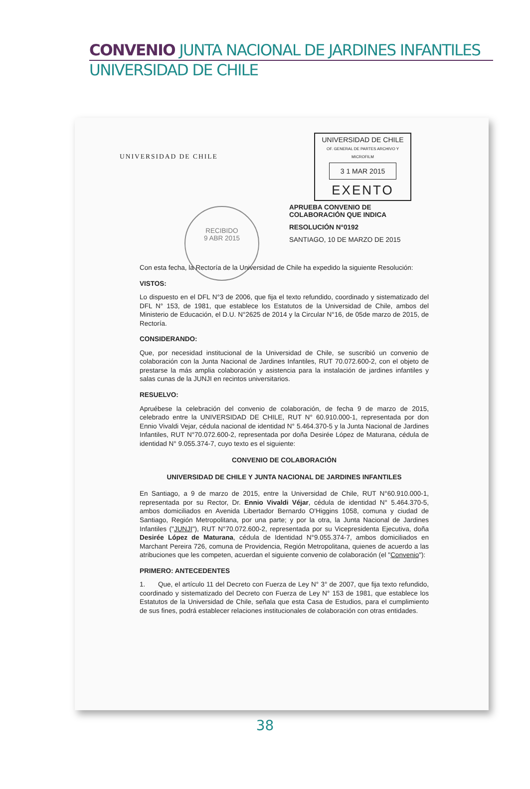CONVENIO JUNTA NACIONAL DE JARDINES INFANTILES
UNIVERSIDAD DE CHILE
UNIVERSIDAD DE CHILE
UNIVERSIDAD DE CHILE
OF. GENERAL DE PARTES ARCHIVO Y MICROFILM
3 1 MAR 2015
EXENTO
RECIBIDO
9 ABR 2015
APRUEBA CONVENIO DE COLABORACIÓN QUE INDICA
RESOLUCIÓN N°0192
SANTIAGO, 10 DE MARZO DE 2015
Con esta fecha, la Rectoría de la Universidad de Chile ha expedido la siguiente Resolución:
VISTOS:
Lo dispuesto en el DFL N°3 de 2006, que fija el texto refundido, coordinado y sistematizado del DFL N° 153, de 1981, que establece los Estatutos de la Universidad de Chile, ambos del Ministerio de Educación, el D.U. N°2625 de 2014 y la Circular N°16, de 05de marzo de 2015, de Rectoría.
CONSIDERANDO:
Que, por necesidad institucional de la Universidad de Chile, se suscribió un convenio de colaboración con la Junta Nacional de Jardines Infantiles, RUT 70.072.600-2, con el objeto de prestarse la más amplia colaboración y asistencia para la instalación de jardines infantiles y salas cunas de la JUNJI en recintos universitarios.
RESUELVO:
Apruébese la celebración del convenio de colaboración, de fecha 9 de marzo de 2015, celebrado entre la UNIVERSIDAD DE CHILE, RUT N° 60.910.000-1, representada por don Ennio Vivaldi Vejar, cédula nacional de identidad N° 5.464.370-5 y la Junta Nacional de Jardines Infantiles, RUT N°70.072.600-2, representada por doña Desirée López de Maturana, cédula de identidad N° 9.055.374-7, cuyo texto es el siguiente:
CONVENIO DE COLABORACIÓN
UNIVERSIDAD DE CHILE Y JUNTA NACIONAL DE JARDINES INFANTILES
En Santiago, a 9 de marzo de 2015, entre la Universidad de Chile, RUT N°60.910.000-1, representada por su Rector, Dr. Ennio Vivaldi Véjar, cédula de identidad N° 5.464.370-5, ambos domiciliados en Avenida Libertador Bernardo O'Higgins 1058, comuna y ciudad de Santiago, Región Metropolitana, por una parte; y por la otra, la Junta Nacional de Jardines Infantiles ("JUNJI"), RUT N°70.072.600-2, representada por su Vicepresidenta Ejecutiva, doña Desirée López de Maturana, cédula de Identidad N°9.055.374-7, ambos domiciliados en Marchant Pereira 726, comuna de Providencia, Región Metropolitana, quienes de acuerdo a las atribuciones que les competen, acuerdan el siguiente convenio de colaboración (el "Convenio"):
PRIMERO: ANTECEDENTES
1. Que, el artículo 11 del Decreto con Fuerza de Ley N° 3° de 2007, que fija texto refundido, coordinado y sistematizado del Decreto con Fuerza de Ley N° 153 de 1981, que establece los Estatutos de la Universidad de Chile, señala que esta Casa de Estudios, para el cumplimiento de sus fines, podrá establecer relaciones institucionales de colaboración con otras entidades.
38